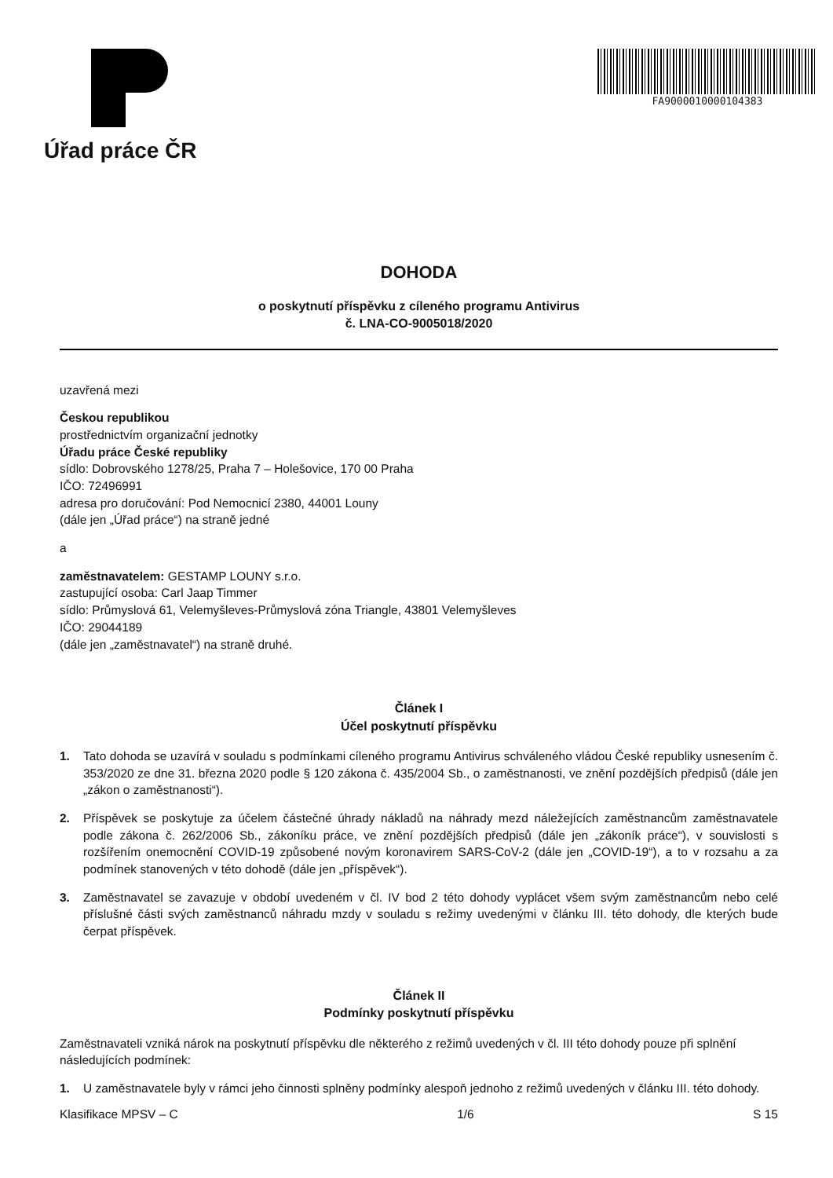Úřad práce ČR
FA9000010000104383
DOHODA
o poskytnutí příspěvku z cíleného programu Antivirus
č. LNA-CO-9005018/2020
uzavřená mezi
Českou republikou
prostřednictvím organizační jednotky
Úřadu práce České republiky
sídlo: Dobrovského 1278/25, Praha 7 – Holešovice, 170 00 Praha
IČO: 72496991
adresa pro doručování: Pod Nemocnicí 2380, 44001 Louny
(dále jen „Úřad práce“) na straně jedné
a
zaměstnavatelem: GESTAMP LOUNY s.r.o.
zastupující osoba: Carl Jaap Timmer
sídlo: Průmyslová 61, Velemyšleves-Průmyslová zóna Triangle, 43801 Velemyšleves
IČO: 29044189
(dále jen „zaměstnavatel“) na straně druhé.
Článek I
Účel poskytnutí příspěvku
1. Tato dohoda se uzavírá v souladu s podmínkami cíleného programu Antivirus schváleného vládou České republiky usnesením č. 353/2020 ze dne 31. března 2020 podle § 120 zákona č. 435/2004 Sb., o zaměstnanosti, ve znění pozdějších předpisů (dále jen „zákon o zaměstnanosti“).
2. Příspěvek se poskytuje za účelem částečné úhrady nákladů na náhrady mezd náležejících zaměstnancům zaměstnavatele podle zákona č. 262/2006 Sb., zákoníku práce, ve znění pozdějších předpisů (dále jen „zákoník práce“), v souvislosti s rozšířením onemocnění COVID-19 způsobené novým koronavirem SARS-CoV-2 (dále jen „COVID-19“), a to v rozsahu a za podmínek stanovených v této dohodě (dále jen „příspěvek“).
3. Zaměstnavatel se zavazuje v období uvedeném v čl. IV bod 2 této dohody vyplácet všem svým zaměstnancům nebo celé příslušné části svých zaměstnanců náhradu mzdy v souladu s režimy uvedenými v článku III. této dohody, dle kterých bude čerpat příspěvek.
Článek II
Podmínky poskytnutí příspěvku
Zaměstnavateli vzniká nárok na poskytnutí příspěvku dle některého z režimů uvedených v čl. III této dohody pouze při splnění následujících podmínek:
1. U zaměstnavatele byly v rámci jeho činnosti splněny podmínky alespoň jednoho z režimů uvedených v článku III. této dohody.
Klasifikace MPSV – C 1/6 S 15